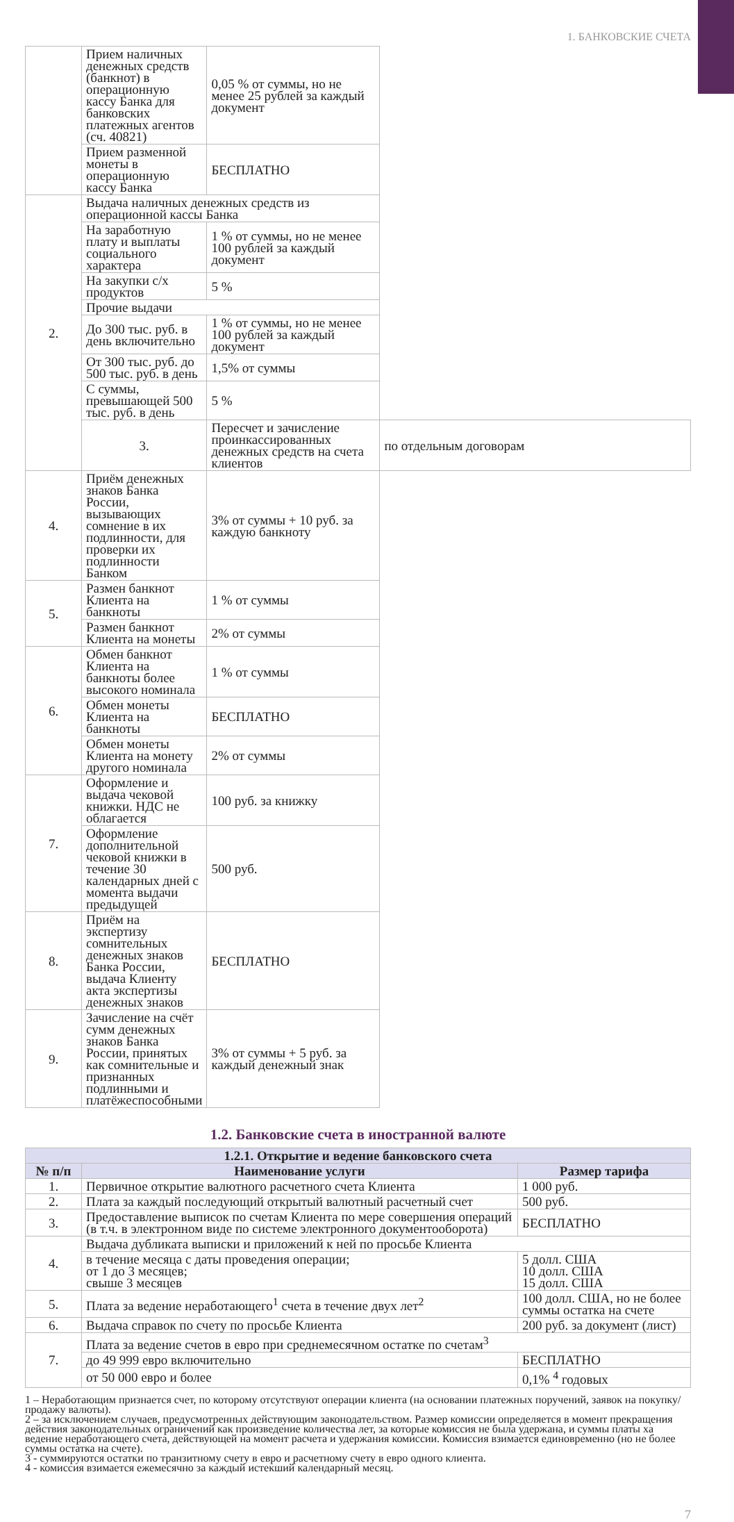1. БАНКОВСКИЕ СЧЕТА
| | Прием наличных денежных средств (банкнот) в операционную кассу Банка для банковских платежных агентов (сч. 40821) | 0,05 % от суммы, но не менее 25 рублей за каждый документ | |
| | Прием разменной монеты в операционную кассу Банка | БЕСПЛАТНО | |
| 2. | Выдача наличных денежных средств из операционной кассы Банка | | |
| | На заработную плату и выплаты социального характера | 1 % от суммы, но не менее 100 рублей за каждый документ | |
| | На закупки с/х продуктов | 5 % | |
| | Прочие выдачи | | |
| | До 300 тыс. руб. в день включительно | 1 % от суммы, но не менее 100 рублей за каждый документ | |
| | От 300 тыс. руб. до 500 тыс. руб. в день | 1,5% от суммы | |
| | С суммы, превышающей 500 тыс. руб. в день | 5 % | |
| | 3. | Пересчет и зачисление проинкассированных денежных средств на счета клиентов | по отдельным договорам |
| 4. | Приём денежных знаков Банка России, вызывающих сомнение в их подлинности, для проверки их подлинности Банком | 3% от суммы + 10 руб. за каждую банкноту | |
| 5. | Размен банкнот Клиента на банкноты | 1 % от суммы | |
| | Размен банкнот Клиента на монеты | 2% от суммы | |
| 6. | Обмен банкнот Клиента на банкноты более высокого номинала | 1 % от суммы | |
| | Обмен монеты Клиента на банкноты | БЕСПЛАТНО | |
| | Обмен монеты Клиента на монету другого номинала | 2% от суммы | |
| 7. | Оформление и выдача чековой книжки. НДС не облагается | 100 руб. за книжку | |
| | Оформление дополнительной чековой книжки в течение 30 календарных дней с момента выдачи предыдущей | 500 руб. | |
| 8. | Приём на экспертизу сомнительных денежных знаков Банка России, выдача Клиенту акта экспертизы денежных знаков | БЕСПЛАТНО | |
| 9. | Зачисление на счёт сумм денежных знаков Банка России, принятых как сомнительные и признанных подлинными и платёжеспособными | 3% от суммы + 5 руб. за каждый денежный знак | |
1.2. Банковские счета в иностранной валюте
| 1.2.1. Открытие и ведение банковского счета | | |
| --- | --- | --- |
| № п/п | Наименование услуги | Размер тарифа |
| 1. | Первичное открытие валютного расчетного счета Клиента | 1 000 руб. |
| 2. | Плата за каждый последующий открытый валютный расчетный счет | 500 руб. |
| 3. | Предоставление выписок по счетам Клиента по мере совершения операций (в т.ч. в электронном виде по системе электронного документооборота) | БЕСПЛАТНО |
| 4. | Выдача дубликата выписки и приложений к ней по просьбе Клиента | |
| | в течение месяца с даты проведения операции; от 1 до 3 месяцев; свыше 3 месяцев | 5 долл. США 10 долл. США 15 долл. США |
| 5. | Плата за ведение неработающего<sup>1</sup> счета в течение двух лет<sup>2</sup> | 100 долл. США, но не более суммы остатка на счете |
| 6. | Выдача справок по счету по просьбе Клиента | 200 руб. за документ (лист) |
| 7. | Плата за ведение счетов в евро при среднемесячном остатке по счетам<sup>3</sup> | |
| | до 49 999 евро включительно | БЕСПЛАТНО |
| | от 50 000 евро и более | 0,1% <sup>4</sup> годовых |
1 – Неработающим признается счет, по которому отсутствуют операции клиента (на основании платежных поручений, заявок на покупку/продажу валюты).
2 – за исключением случаев, предусмотренных действующим законодательством. Размер комиссии определяется в момент прекращения действия законодательных ограничений как произведение количества лет, за которые комиссия не была удержана, и суммы платы ха ведение неработающего счета, действующей на момент расчета и удержания комиссии. Комиссия взимается единовременно (но не более суммы остатка на счете).
3 - суммируются остатки по транзитному счету в евро и расчетному счету в евро одного клиента.
4 - комиссия взимается ежемесячно за каждый истекший календарный месяц.
7